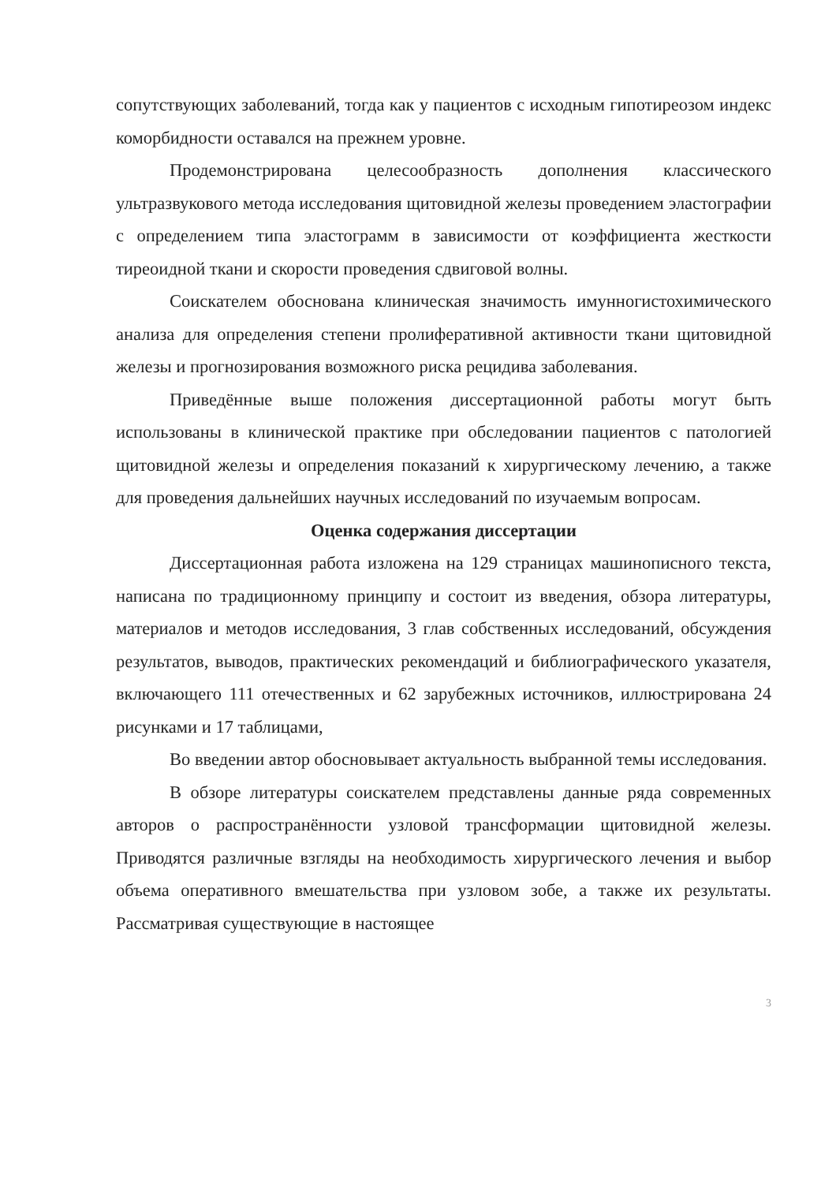сопутствующих заболеваний, тогда как у пациентов с исходным гипотиреозом индекс коморбидности оставался на прежнем уровне.
Продемонстрирована целесообразность дополнения классического ультразвукового метода исследования щитовидной железы проведением эластографии с определением типа эластограмм в зависимости от коэффициента жесткости тиреоидной ткани и скорости проведения сдвиговой волны.
Соискателем обоснована клиническая значимость имунногистохимического анализа для определения степени пролиферативной активности ткани щитовидной железы и прогнозирования возможного риска рецидива заболевания.
Приведённые выше положения диссертационной работы могут быть использованы в клинической практике при обследовании пациентов с патологией щитовидной железы и определения показаний к хирургическому лечению, а также для проведения дальнейших научных исследований по изучаемым вопросам.
Оценка содержания диссертации
Диссертационная работа изложена на 129 страницах машинописного текста, написана по традиционному принципу и состоит из введения, обзора литературы, материалов и методов исследования, 3 глав собственных исследований, обсуждения результатов, выводов, практических рекомендаций и библиографического указателя, включающего 111 отечественных и 62 зарубежных источников, иллюстрирована 24 рисунками и 17 таблицами,
Во введении автор обосновывает актуальность выбранной темы исследования.
В обзоре литературы соискателем представлены данные ряда современных авторов о распространённости узловой трансформации щитовидной железы. Приводятся различные взгляды на необходимость хирургического лечения и выбор объема оперативного вмешательства при узловом зобе, а также их результаты. Рассматривая существующие в настоящее
3